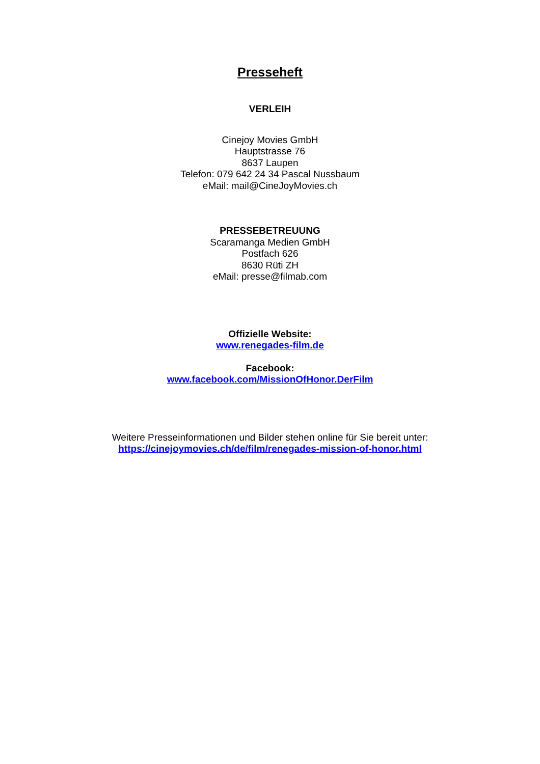Presseheft
VERLEIH
Cinejoy Movies GmbH
Hauptstrasse 76
8637 Laupen
Telefon: 079 642 24 34 Pascal Nussbaum
eMail: mail@CineJoyMovies.ch
PRESSEBETREUUNG
Scaramanga Medien GmbH
Postfach 626
8630 Rüti ZH
eMail: presse@filmab.com
Offizielle Website:
www.renegades-film.de
Facebook:
www.facebook.com/MissionOfHonor.DerFilm
Weitere Presseinformationen und Bilder stehen online für Sie bereit unter:
https://cinejoymovies.ch/de/film/renegades-mission-of-honor.html